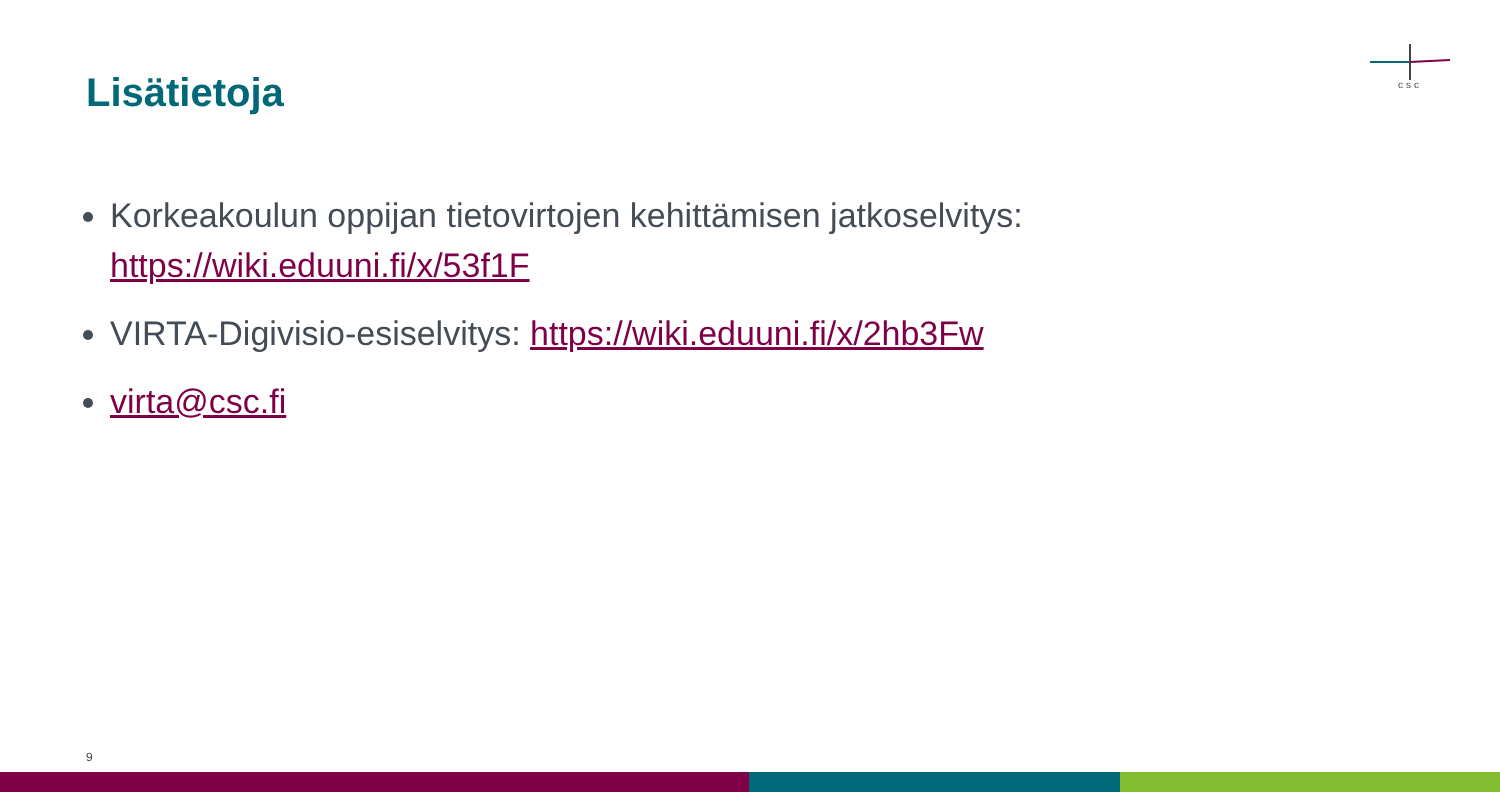csc
Lisätietoja
Korkeakoulun oppijan tietovirtojen kehittämisen jatkoselvitys: https://wiki.eduuni.fi/x/53f1F
VIRTA-Digivisio-esiselvitys: https://wiki.eduuni.fi/x/2hb3Fw
virta@csc.fi
9